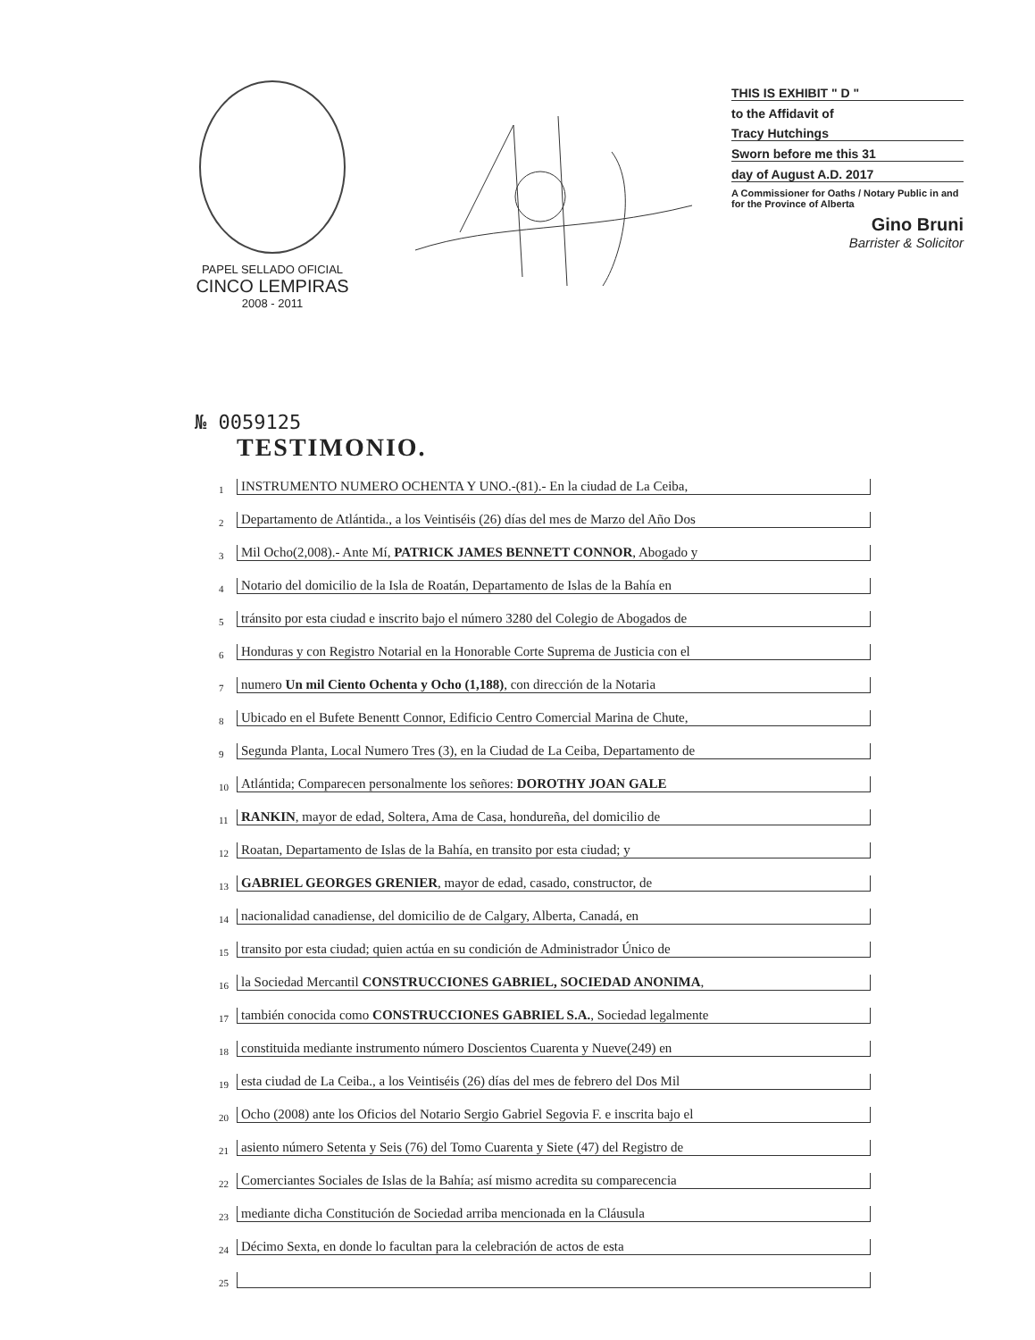PAPEL SELLADO OFICIAL
CINCO LEMPIRAS
2008 - 2011
THIS IS EXHIBIT " D "
to the Affidavit of
Tracy Hutchings
Sworn before me this 31
day of August A.D. 2017
A Commissioner for Oaths / Notary Public in and for the Province of Alberta
Gino Bruni
Barrister & Solicitor
№ 0059125
TESTIMONIO.
1 INSTRUMENTO NUMERO OCHENTA Y UNO.-(81).- En la ciudad de La Ceiba,
2 Departamento de Atlántida., a los Veintiséis (26) días del mes de Marzo del Año Dos
3 Mil Ocho(2,008).- Ante Mí, PATRICK JAMES BENNETT CONNOR, Abogado y
4 Notario del domicilio de la Isla de Roatán, Departamento de Islas de la Bahía en
5 tránsito por esta ciudad e inscrito bajo el número 3280 del Colegio de Abogados de
6 Honduras y con Registro Notarial en la Honorable Corte Suprema de Justicia con el
7 numero Un mil Ciento Ochenta y Ocho (1,188), con dirección de la Notaria
8 Ubicado en el Bufete Benentt Connor, Edificio Centro Comercial Marina de Chute,
9 Segunda Planta, Local Numero Tres (3), en la Ciudad de La Ceiba, Departamento de
10 Atlántida; Comparecen personalmente los señores: DOROTHY JOAN GALE
11 RANKIN, mayor de edad, Soltera, Ama de Casa, hondureña, del domicilio de
12 Roatan, Departamento de Islas de la Bahía, en transito por esta ciudad; y
13 GABRIEL GEORGES GRENIER, mayor de edad, casado, constructor, de
14 nacionalidad canadiense, del domicilio de de Calgary, Alberta, Canadá, en
15 transito por esta ciudad; quien actúa en su condición de Administrador Único de
16 la Sociedad Mercantil CONSTRUCCIONES GABRIEL, SOCIEDAD ANONIMA,
17 también conocida como CONSTRUCCIONES GABRIEL S.A., Sociedad legalmente
18 constituida mediante instrumento número Doscientos Cuarenta y Nueve(249) en
19 esta ciudad de La Ceiba., a los Veintiséis (26) días del mes de febrero del Dos Mil
20 Ocho (2008) ante los Oficios del Notario Sergio Gabriel Segovia F. e inscrita bajo el
21 asiento número Setenta y Seis (76) del Tomo Cuarenta y Siete (47) del Registro de
22 Comerciantes Sociales de Islas de la Bahía; así mismo acredita su comparecencia
23 mediante dicha Constitución de Sociedad arriba mencionada en la Cláusula
24 Décimo Sexta, en donde lo facultan para la celebración de actos de esta
25